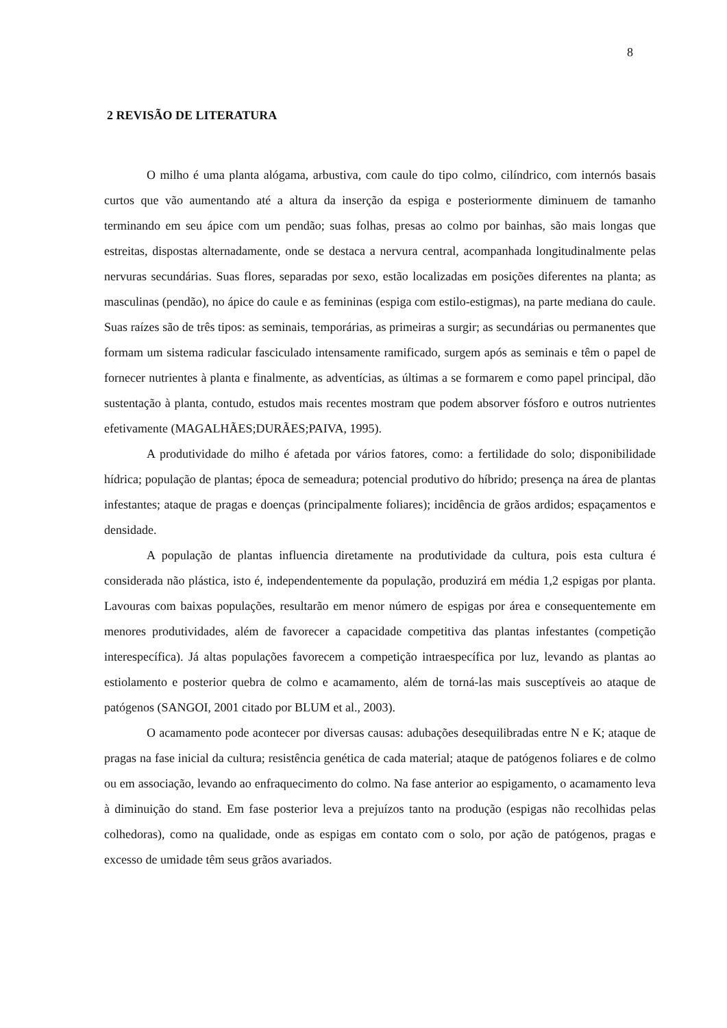8
2 REVISÃO DE LITERATURA
O milho é uma planta alógama, arbustiva, com caule do tipo colmo, cilíndrico, com internós basais curtos que vão aumentando até a altura da inserção da espiga e posteriormente diminuem de tamanho terminando em seu ápice com um pendão; suas folhas, presas ao colmo por bainhas, são mais longas que estreitas, dispostas alternadamente, onde se destaca a nervura central, acompanhada longitudinalmente pelas nervuras secundárias. Suas flores, separadas por sexo, estão localizadas em posições diferentes na planta; as masculinas (pendão), no ápice do caule e as femininas (espiga com estilo-estigmas), na parte mediana do caule. Suas raízes são de três tipos: as seminais, temporárias, as primeiras a surgir; as secundárias ou permanentes que formam um sistema radicular fasciculado intensamente ramificado, surgem após as seminais e têm o papel de fornecer nutrientes à planta e finalmente, as adventícias, as últimas a se formarem e como papel principal, dão sustentação à planta, contudo, estudos mais recentes mostram que podem absorver fósforo e outros nutrientes efetivamente (MAGALHÃES;DURÃES;PAIVA, 1995).
A produtividade do milho é afetada por vários fatores, como: a fertilidade do solo; disponibilidade hídrica; população de plantas; época de semeadura; potencial produtivo do híbrido; presença na área de plantas infestantes; ataque de pragas e doenças (principalmente foliares); incidência de grãos ardidos; espaçamentos e densidade.
A população de plantas influencia diretamente na produtividade da cultura, pois esta cultura é considerada não plástica, isto é, independentemente da população, produzirá em média 1,2 espigas por planta. Lavouras com baixas populações, resultarão em menor número de espigas por área e consequentemente em menores produtividades, além de favorecer a capacidade competitiva das plantas infestantes (competição interespecífica). Já altas populações favorecem a competição intraespecífica por luz, levando as plantas ao estiolamento e posterior quebra de colmo e acamamento, além de torná-las mais susceptíveis ao ataque de patógenos (SANGOI, 2001 citado por BLUM et al., 2003).
O acamamento pode acontecer por diversas causas: adubações desequilibradas entre N e K; ataque de pragas na fase inicial da cultura; resistência genética de cada material; ataque de patógenos foliares e de colmo ou em associação, levando ao enfraquecimento do colmo. Na fase anterior ao espigamento, o acamamento leva à diminuição do stand. Em fase posterior leva a prejuízos tanto na produção (espigas não recolhidas pelas colhedoras), como na qualidade, onde as espigas em contato com o solo, por ação de patógenos, pragas e excesso de umidade têm seus grãos avariados.